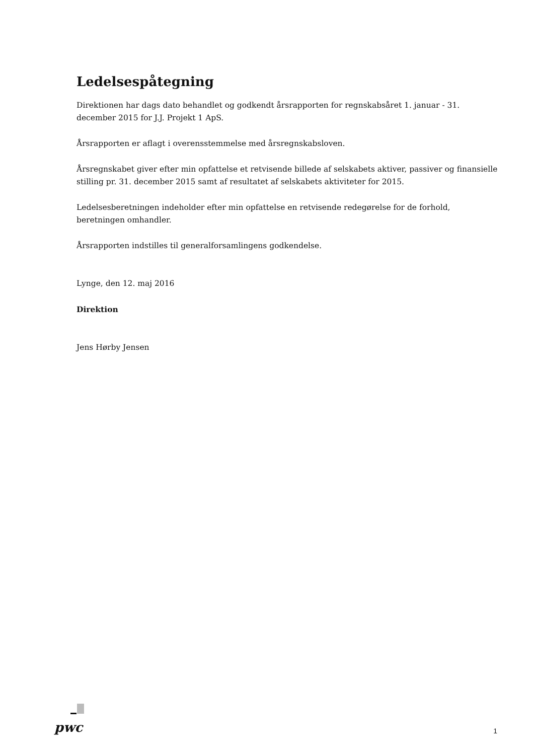Ledelsespåtegning
Direktionen har dags dato behandlet og godkendt årsrapporten for regnskabsåret 1. januar - 31. december 2015 for J.J. Projekt 1 ApS.
Årsrapporten er aflagt i overensstemmelse med årsregnskabsloven.
Årsregnskabet giver efter min opfattelse et retvisende billede af selskabets aktiver, passiver og finansielle stilling pr. 31. december 2015 samt af resultatet af selskabets aktiviteter for 2015.
Ledelsesberetningen indeholder efter min opfattelse en retvisende redegørelse for de forhold, beretningen omhandler.
Årsrapporten indstilles til generalforsamlingens godkendelse.
Lynge, den 12. maj 2016
Direktion
Jens Hørby Jensen
pwc
1